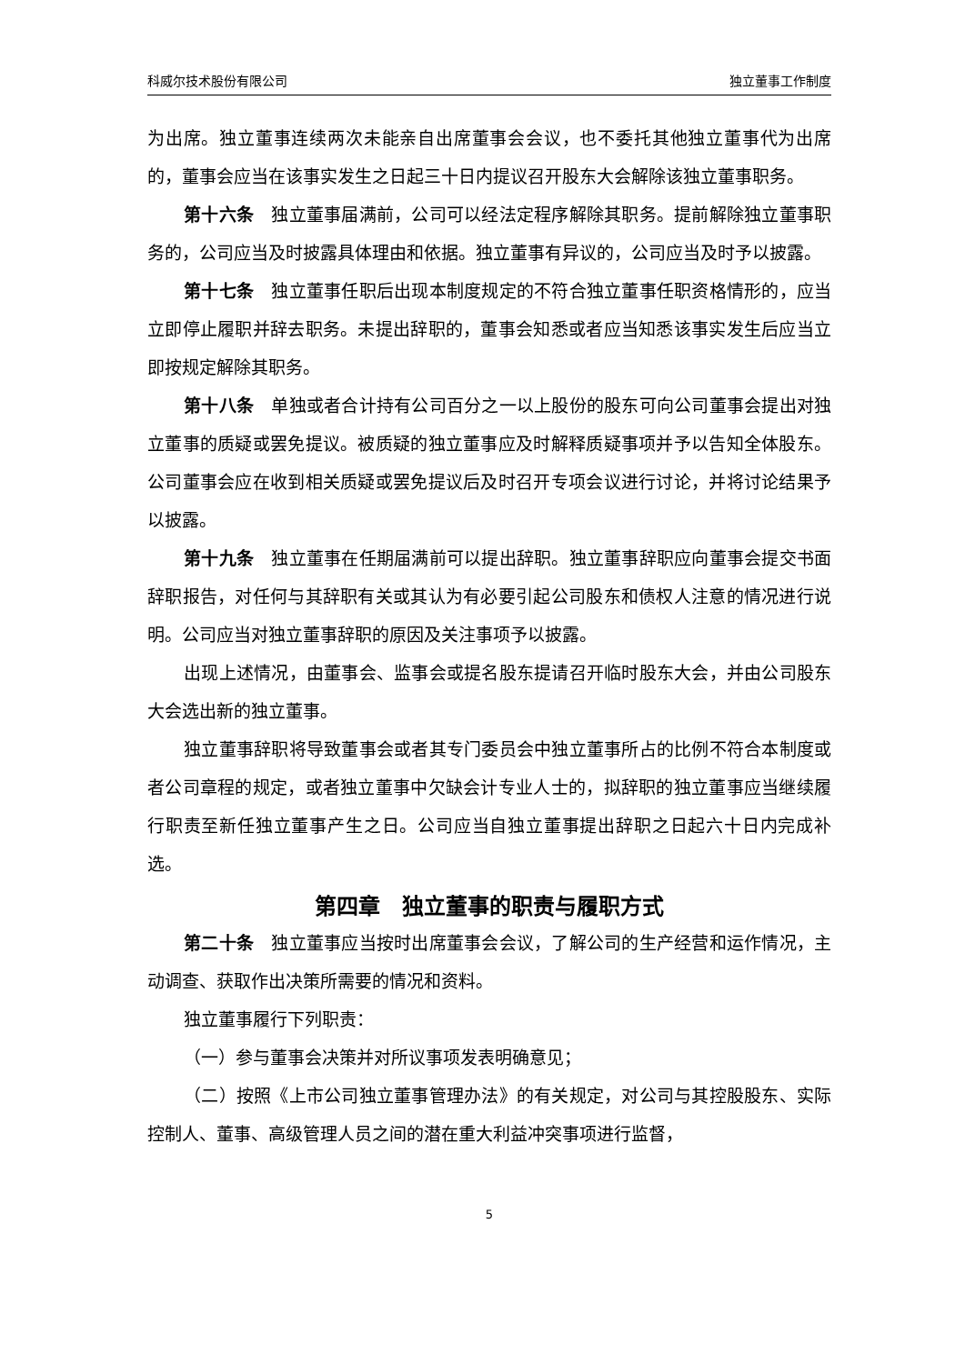科威尔技术股份有限公司 独立董事工作制度
为出席。独立董事连续两次未能亲自出席董事会会议，也不委托其他独立董事代为出席的，董事会应当在该事实发生之日起三十日内提议召开股东大会解除该独立董事职务。
第十六条　独立董事届满前，公司可以经法定程序解除其职务。提前解除独立董事职务的，公司应当及时披露具体理由和依据。独立董事有异议的，公司应当及时予以披露。
第十七条　独立董事任职后出现本制度规定的不符合独立董事任职资格情形的，应当立即停止履职并辞去职务。未提出辞职的，董事会知悉或者应当知悉该事实发生后应当立即按规定解除其职务。
第十八条　单独或者合计持有公司百分之一以上股份的股东可向公司董事会提出对独立董事的质疑或罢免提议。被质疑的独立董事应及时解释质疑事项并予以告知全体股东。公司董事会应在收到相关质疑或罢免提议后及时召开专项会议进行讨论，并将讨论结果予以披露。
第十九条　独立董事在任期届满前可以提出辞职。独立董事辞职应向董事会提交书面辞职报告，对任何与其辞职有关或其认为有必要引起公司股东和债权人注意的情况进行说明。公司应当对独立董事辞职的原因及关注事项予以披露。
出现上述情况，由董事会、监事会或提名股东提请召开临时股东大会，并由公司股东大会选出新的独立董事。
独立董事辞职将导致董事会或者其专门委员会中独立董事所占的比例不符合本制度或者公司章程的规定，或者独立董事中欠缺会计专业人士的，拟辞职的独立董事应当继续履行职责至新任独立董事产生之日。公司应当自独立董事提出辞职之日起六十日内完成补选。
第四章　独立董事的职责与履职方式
第二十条　独立董事应当按时出席董事会会议，了解公司的生产经营和运作情况，主动调查、获取作出决策所需要的情况和资料。
独立董事履行下列职责：
（一）参与董事会决策并对所议事项发表明确意见；
（二）按照《上市公司独立董事管理办法》的有关规定，对公司与其控股股东、实际控制人、董事、高级管理人员之间的潜在重大利益冲突事项进行监督，
5